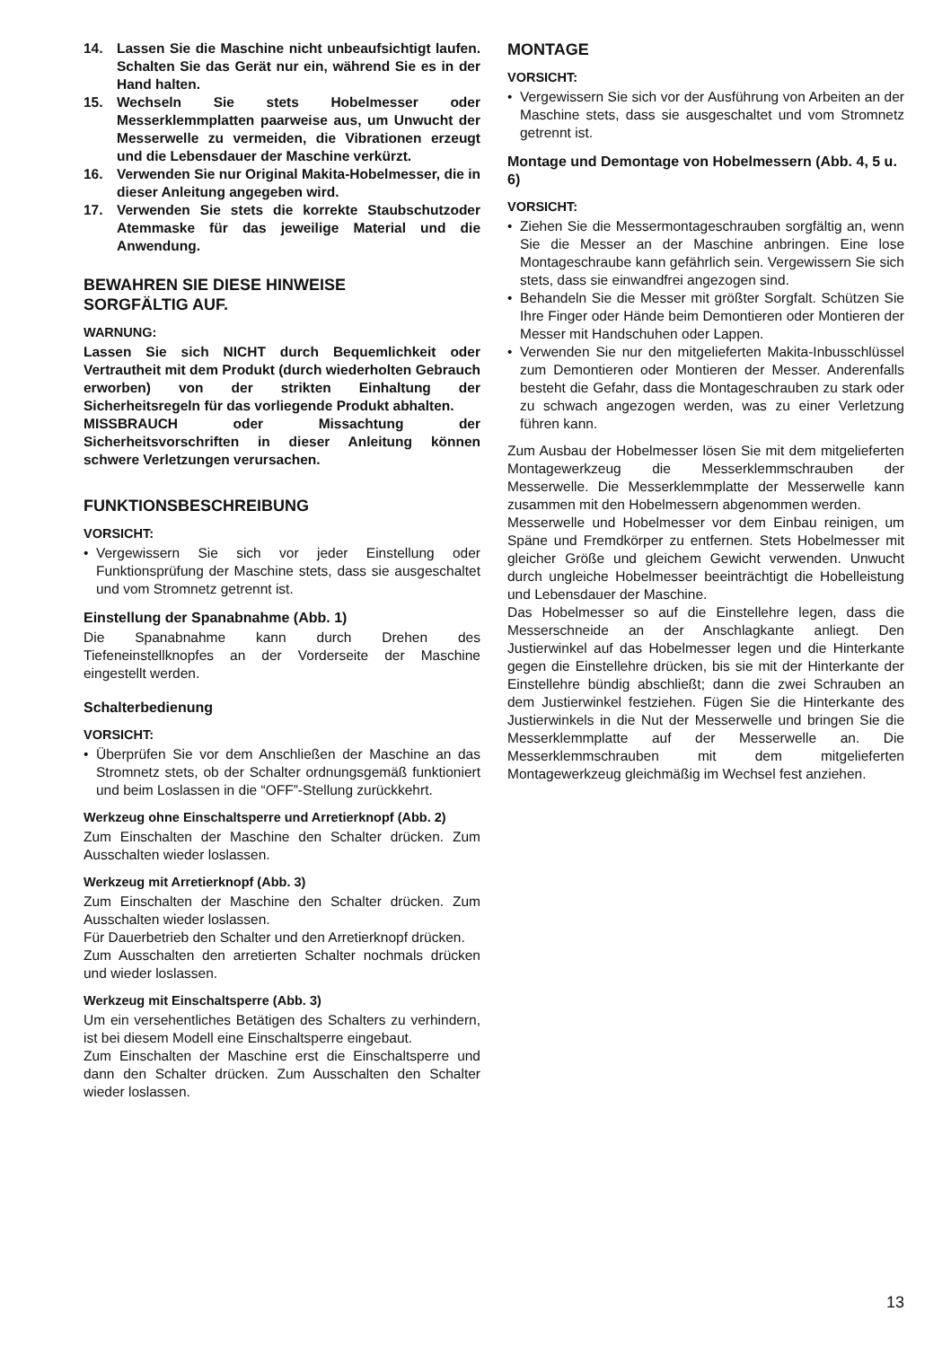14. Lassen Sie die Maschine nicht unbeaufsichtigt laufen. Schalten Sie das Gerät nur ein, während Sie es in der Hand halten.
15. Wechseln Sie stets Hobelmesser oder Messerklemmplatten paarweise aus, um Unwucht der Messerwelle zu vermeiden, die Vibrationen erzeugt und die Lebensdauer der Maschine verkürzt.
16. Verwenden Sie nur Original Makita-Hobelmesser, die in dieser Anleitung angegeben wird.
17. Verwenden Sie stets die korrekte Staubschutzoder Atemmaske für das jeweilige Material und die Anwendung.
BEWAHREN SIE DIESE HINWEISE
SORGFÄLTIG AUF.
WARNUNG:
Lassen Sie sich NICHT durch Bequemlichkeit oder Vertrautheit mit dem Produkt (durch wiederholten Gebrauch erworben) von der strikten Einhaltung der Sicherheitsregeln für das vorliegende Produkt abhalten.
MISSBRAUCH oder Missachtung der Sicherheitsvorschriften in dieser Anleitung können schwere Verletzungen verursachen.
FUNKTIONSBESCHREIBUNG
VORSICHT:
• Vergewissern Sie sich vor jeder Einstellung oder Funktionsprüfung der Maschine stets, dass sie ausgeschaltet und vom Stromnetz getrennt ist.
Einstellung der Spanabnahme (Abb. 1)
Die Spanabnahme kann durch Drehen des Tiefeneinstellknopfes an der Vorderseite der Maschine eingestellt werden.
Schalterbedienung
VORSICHT:
• Überprüfen Sie vor dem Anschließen der Maschine an das Stromnetz stets, ob der Schalter ordnungsgemäß funktioniert und beim Loslassen in die “OFF”-Stellung zurückkehrt.
Werkzeug ohne Einschaltsperre und Arretierknopf (Abb. 2)
Zum Einschalten der Maschine den Schalter drücken. Zum Ausschalten wieder loslassen.
Werkzeug mit Arretierknopf (Abb. 3)
Zum Einschalten der Maschine den Schalter drücken. Zum Ausschalten wieder loslassen.
Für Dauerbetrieb den Schalter und den Arretierknopf drücken.
Zum Ausschalten den arretierten Schalter nochmals drücken und wieder loslassen.
Werkzeug mit Einschaltsperre (Abb. 3)
Um ein versehentliches Betätigen des Schalters zu verhindern, ist bei diesem Modell eine Einschaltsperre eingebaut.
Zum Einschalten der Maschine erst die Einschaltsperre und dann den Schalter drücken. Zum Ausschalten den Schalter wieder loslassen.
MONTAGE
VORSICHT:
• Vergewissern Sie sich vor der Ausführung von Arbeiten an der Maschine stets, dass sie ausgeschaltet und vom Stromnetz getrennt ist.
Montage und Demontage von Hobelmessern (Abb. 4, 5 u. 6)
VORSICHT:
• Ziehen Sie die Messermontageschrauben sorgfältig an, wenn Sie die Messer an der Maschine anbringen. Eine lose Montageschraube kann gefährlich sein. Vergewissern Sie sich stets, dass sie einwandfrei angezogen sind.
• Behandeln Sie die Messer mit größter Sorgfalt. Schützen Sie Ihre Finger oder Hände beim Demontieren oder Montieren der Messer mit Handschuhen oder Lappen.
• Verwenden Sie nur den mitgelieferten Makita-Inbusschlüssel zum Demontieren oder Montieren der Messer. Anderenfalls besteht die Gefahr, dass die Montageschrauben zu stark oder zu schwach angezogen werden, was zu einer Verletzung führen kann.
Zum Ausbau der Hobelmesser lösen Sie mit dem mitgelieferten Montagewerkzeug die Messerklemmschrauben der Messerwelle. Die Messerklemmplatte der Messerwelle kann zusammen mit den Hobelmessern abgenommen werden.
Messerwelle und Hobelmesser vor dem Einbau reinigen, um Späne und Fremdkörper zu entfernen. Stets Hobelmesser mit gleicher Größe und gleichem Gewicht verwenden. Unwucht durch ungleiche Hobelmesser beeinträchtigt die Hobelleistung und Lebensdauer der Maschine.
Das Hobelmesser so auf die Einstellehre legen, dass die Messerschneide an der Anschlagkante anliegt. Den Justierwinkel auf das Hobelmesser legen und die Hinterkante gegen die Einstellehre drücken, bis sie mit der Hinterkante der Einstellehre bündig abschließt; dann die zwei Schrauben an dem Justierwinkel festziehen. Fügen Sie die Hinterkante des Justierwinkels in die Nut der Messerwelle und bringen Sie die Messerklemmplatte auf der Messerwelle an. Die Messerklemmschrauben mit dem mitgelieferten Montagewerkzeug gleichmäßig im Wechsel fest anziehen.
13